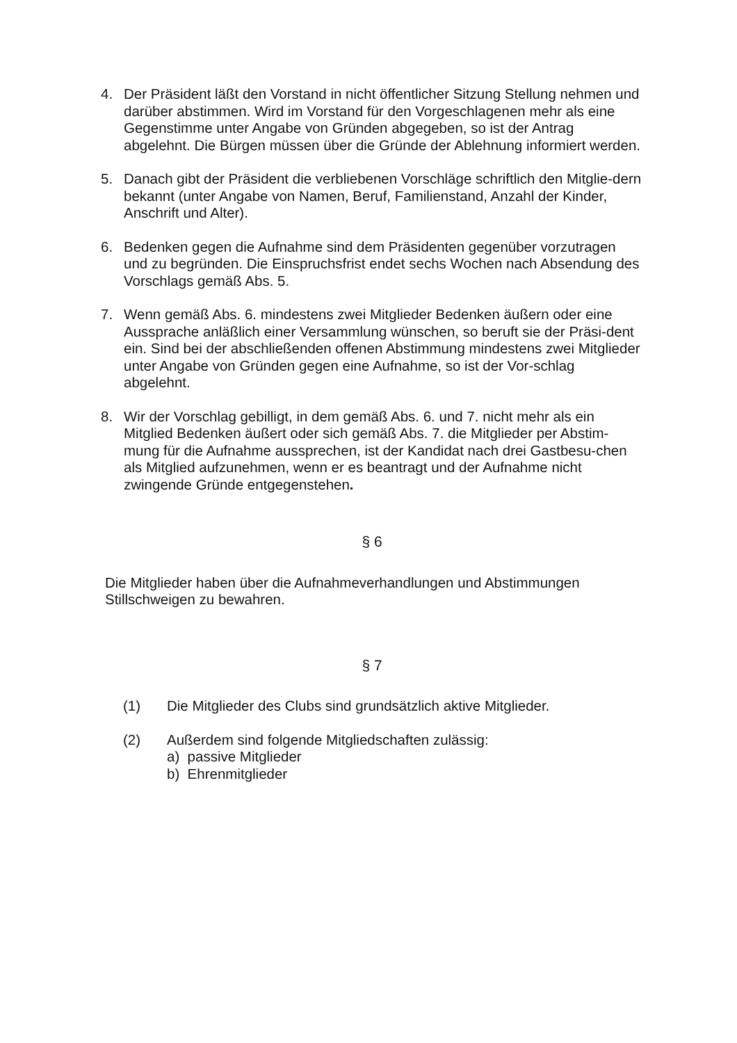4. Der Präsident läßt den Vorstand in nicht öffentlicher Sitzung Stellung nehmen und darüber abstimmen. Wird im Vorstand für den Vorgeschlagenen mehr als eine Gegenstimme unter Angabe von Gründen abgegeben, so ist der Antrag abgelehnt. Die Bürgen müssen über die Gründe der Ablehnung informiert werden.
5. Danach gibt der Präsident die verbliebenen Vorschläge schriftlich den Mitglie-dern bekannt (unter Angabe von Namen, Beruf, Familienstand, Anzahl der Kinder, Anschrift und Alter).
6. Bedenken gegen die Aufnahme sind dem Präsidenten gegenüber vorzutragen und zu begründen. Die Einspruchsfrist endet sechs Wochen nach Absendung des Vorschlags gemäß Abs. 5.
7. Wenn gemäß Abs. 6. mindestens zwei Mitglieder Bedenken äußern oder eine Aussprache anläßlich einer Versammlung wünschen, so beruft sie der Präsi-dent ein. Sind bei der abschließenden offenen Abstimmung mindestens zwei Mitglieder unter Angabe von Gründen gegen eine Aufnahme, so ist der Vor-schlag abgelehnt.
8. Wir der Vorschlag gebilligt, in dem gemäß Abs. 6. und 7. nicht mehr als ein Mitglied Bedenken äußert oder sich gemäß Abs. 7. die Mitglieder per Abstim-mung für die Aufnahme aussprechen, ist der Kandidat nach drei Gastbesu-chen als Mitglied aufzunehmen, wenn er es beantragt und der Aufnahme nicht zwingende Gründe entgegenstehen.
§ 6
Die Mitglieder haben über die Aufnahmeverhandlungen und Abstimmungen Stillschweigen zu bewahren.
§ 7
(1) Die Mitglieder des Clubs sind grundsätzlich aktive Mitglieder.
(2) Außerdem sind folgende Mitgliedschaften zulässig:
a) passive Mitglieder
b) Ehrenmitglieder